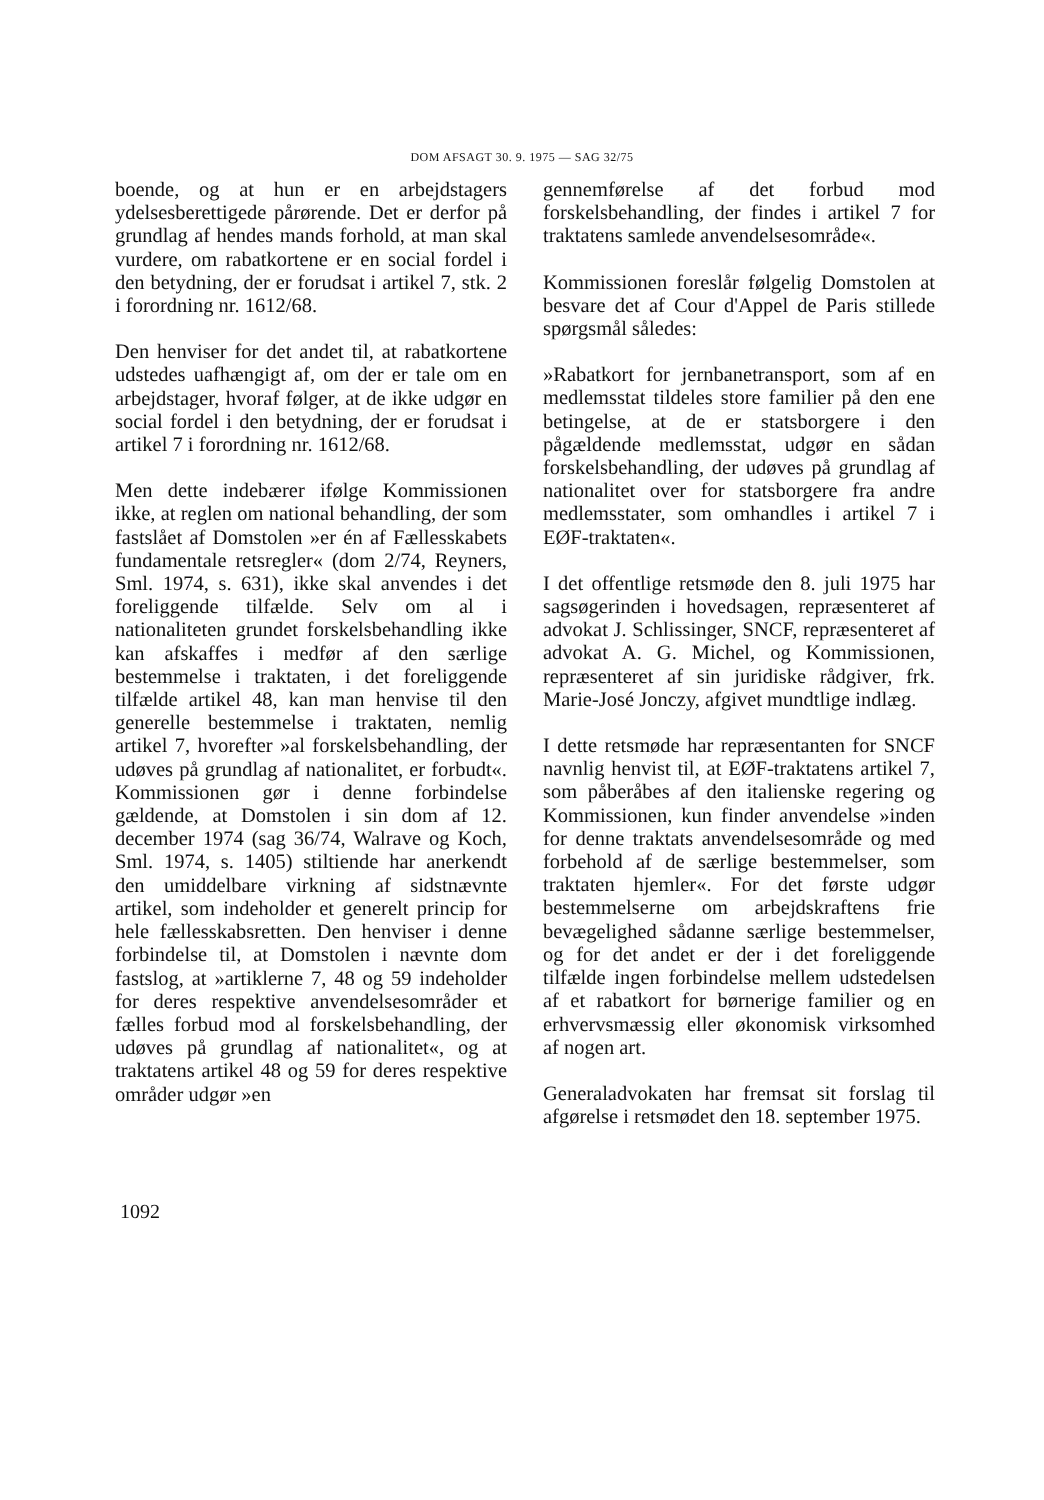DOM AFSAGT 30. 9. 1975 — SAG 32/75
boende, og at hun er en arbejdstagers ydelsesberettigede pårørende. Det er derfor på grundlag af hendes mands forhold, at man skal vurdere, om rabatkortene er en social fordel i den betydning, der er forudsat i artikel 7, stk. 2 i forordning nr. 1612/68.
Den henviser for det andet til, at rabatkortene udstedes uafhængigt af, om der er tale om en arbejdstager, hvoraf følger, at de ikke udgør en social fordel i den betydning, der er forudsat i artikel 7 i forordning nr. 1612/68.
Men dette indebærer ifølge Kommissionen ikke, at reglen om national behandling, der som fastslået af Domstolen »er én af Fællesskabets fundamentale retsregler« (dom 2/74, Reyners, Sml. 1974, s. 631), ikke skal anvendes i det foreliggende tilfælde. Selv om al i nationaliteten grundet forskelsbehandling ikke kan afskaffes i medfør af den særlige bestemmelse i traktaten, i det foreliggende tilfælde artikel 48, kan man henvise til den generelle bestemmelse i traktaten, nemlig artikel 7, hvorefter »al forskelsbehandling, der udøves på grundlag af nationalitet, er forbudt«. Kommissionen gør i denne forbindelse gældende, at Domstolen i sin dom af 12. december 1974 (sag 36/74, Walrave og Koch, Sml. 1974, s. 1405) stiltiende har anerkendt den umiddelbare virkning af sidstnævnte artikel, som indeholder et generelt princip for hele fællesskabsretten. Den henviser i denne forbindelse til, at Domstolen i nævnte dom fastslog, at »artiklerne 7, 48 og 59 indeholder for deres respektive anvendelsesområder et fælles forbud mod al forskelsbehandling, der udøves på grundlag af nationalitet«, og at traktatens artikel 48 og 59 for deres respektive områder udgør »en
gennemførelse af det forbud mod forskelsbehandling, der findes i artikel 7 for traktatens samlede anvendelsesområde«.
Kommissionen foreslår følgelig Domstolen at besvare det af Cour d'Appel de Paris stillede spørgsmål således:
»Rabatkort for jernbanetransport, som af en medlemsstat tildeles store familier på den ene betingelse, at de er statsborgere i den pågældende medlemsstat, udgør en sådan forskelsbehandling, der udøves på grundlag af nationalitet over for statsborgere fra andre medlemsstater, som omhandles i artikel 7 i EØF-traktaten«.
I det offentlige retsmøde den 8. juli 1975 har sagsøgerinden i hovedsagen, repræsenteret af advokat J. Schlissinger, SNCF, repræsenteret af advokat A. G. Michel, og Kommissionen, repræsenteret af sin juridiske rådgiver, frk. Marie-José Jonczy, afgivet mundtlige indlæg.
I dette retsmøde har repræsentanten for SNCF navnlig henvist til, at EØF-traktatens artikel 7, som påberåbes af den italienske regering og Kommissionen, kun finder anvendelse »inden for denne traktats anvendelsesområde og med forbehold af de særlige bestemmelser, som traktaten hjemler«. For det første udgør bestemmelserne om arbejdskraftens frie bevægelighed sådanne særlige bestemmelser, og for det andet er der i det foreliggende tilfælde ingen forbindelse mellem udstedelsen af et rabatkort for børnerige familier og en erhvervsmæssig eller økonomisk virksomhed af nogen art.
Generaladvokaten har fremsat sit forslag til afgørelse i retsmødet den 18. september 1975.
1092